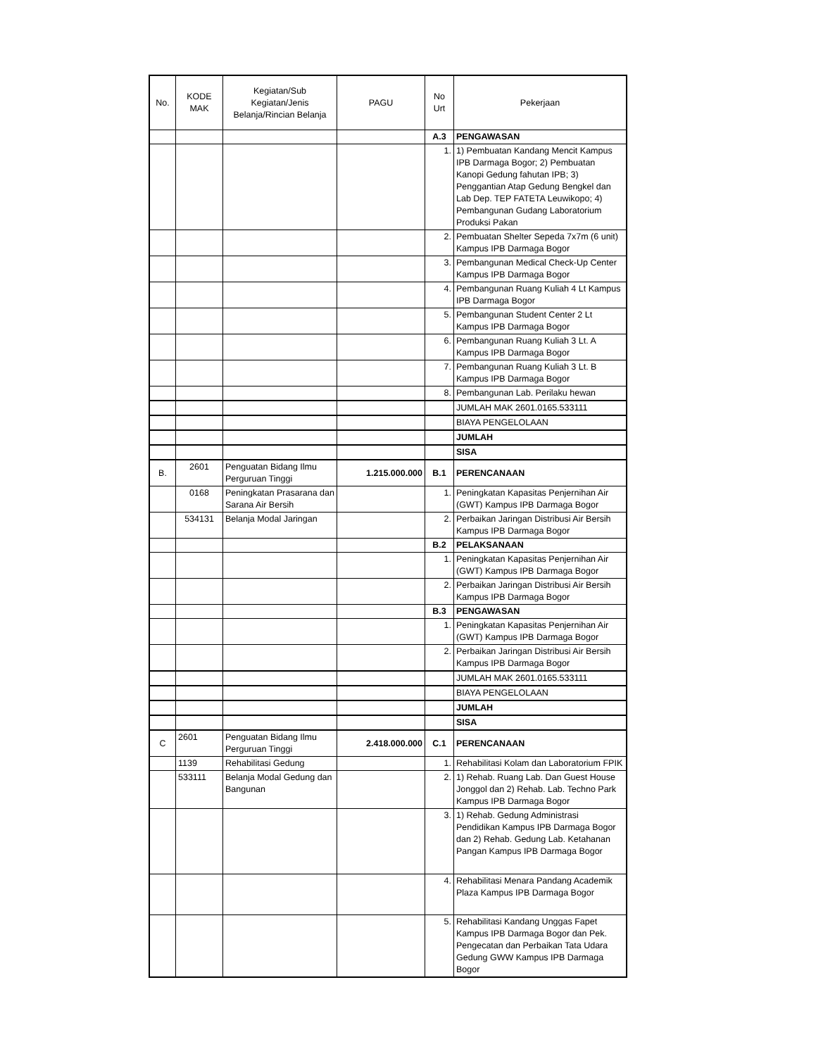| No. | KODE MAK | Kegiatan/Sub Kegiatan/Jenis Belanja/Rincian Belanja | PAGU | No Urt | Pekerjaan |
| --- | --- | --- | --- | --- | --- |
| | | | | A.3 | PENGAWASAN |
| | | | | 1. | 1) Pembuatan Kandang Mencit Kampus IPB Darmaga Bogor; 2) Pembuatan Kanopi Gedung fahutan IPB; 3) Penggantian Atap Gedung Bengkel dan Lab Dep. TEP FATETA Leuwikopo; 4) Pembangunan Gudang Laboratorium Produksi Pakan |
| | | | | 2. | Pembuatan Shelter Sepeda 7x7m (6 unit) Kampus IPB Darmaga Bogor |
| | | | | 3. | Pembangunan Medical Check-Up Center Kampus IPB Darmaga Bogor |
| | | | | 4. | Pembangunan Ruang Kuliah 4 Lt Kampus IPB Darmaga Bogor |
| | | | | 5. | Pembangunan Student Center 2 Lt Kampus IPB Darmaga Bogor |
| | | | | 6. | Pembangunan Ruang Kuliah 3 Lt. A Kampus IPB Darmaga Bogor |
| | | | | 7. | Pembangunan Ruang Kuliah 3 Lt. B Kampus IPB Darmaga Bogor |
| | | | | 8. | Pembangunan Lab. Perilaku hewan |
| | | | | | JUMLAH MAK 2601.0165.533111 |
| | | | | | BIAYA PENGELOLAAN |
| | | | | | JUMLAH |
| | | | | | SISA |
| B. | 2601 | Penguatan Bidang Ilmu Perguruan Tinggi | 1.215.000.000 | B.1 | PERENCANAAN |
| | 0168 | Peningkatan Prasarana dan Sarana Air Bersih | | 1. | Peningkatan Kapasitas Penjernihan Air (GWT) Kampus IPB Darmaga Bogor |
| | 534131 | Belanja Modal Jaringan | | 2. | Perbaikan Jaringan Distribusi Air Bersih Kampus IPB Darmaga Bogor |
| | | | | B.2 | PELAKSANAAN |
| | | | | 1. | Peningkatan Kapasitas Penjernihan Air (GWT) Kampus IPB Darmaga Bogor |
| | | | | 2. | Perbaikan Jaringan Distribusi Air Bersih Kampus IPB Darmaga Bogor |
| | | | | B.3 | PENGAWASAN |
| | | | | 1. | Peningkatan Kapasitas Penjernihan Air (GWT) Kampus IPB Darmaga Bogor |
| | | | | 2. | Perbaikan Jaringan Distribusi Air Bersih Kampus IPB Darmaga Bogor |
| | | | | | JUMLAH MAK 2601.0165.533111 |
| | | | | | BIAYA PENGELOLAAN |
| | | | | | JUMLAH |
| | | | | | SISA |
| C | 2601 | Penguatan Bidang Ilmu Perguruan Tinggi | 2.418.000.000 | C.1 | PERENCANAAN |
| | 1139 | Rehabilitasi Gedung | | 1. | Rehabilitasi Kolam dan Laboratorium FPIK |
| | 533111 | Belanja Modal Gedung dan Bangunan | | 2. | 1) Rehab. Ruang Lab. Dan Guest House Jonggol dan 2) Rehab. Lab. Techno Park Kampus IPB Darmaga Bogor |
| | | | | 3. | 1) Rehab. Gedung Administrasi Pendidikan Kampus IPB Darmaga Bogor dan 2) Rehab. Gedung Lab. Ketahanan Pangan Kampus IPB Darmaga Bogor |
| | | | | 4. | Rehabilitasi Menara Pandang Academik Plaza Kampus IPB Darmaga Bogor |
| | | | | 5. | Rehabilitasi Kandang Unggas Fapet Kampus IPB Darmaga Bogor dan Pek. Pengecatan dan Perbaikan Tata Udara Gedung GWW Kampus IPB Darmaga Bogor |